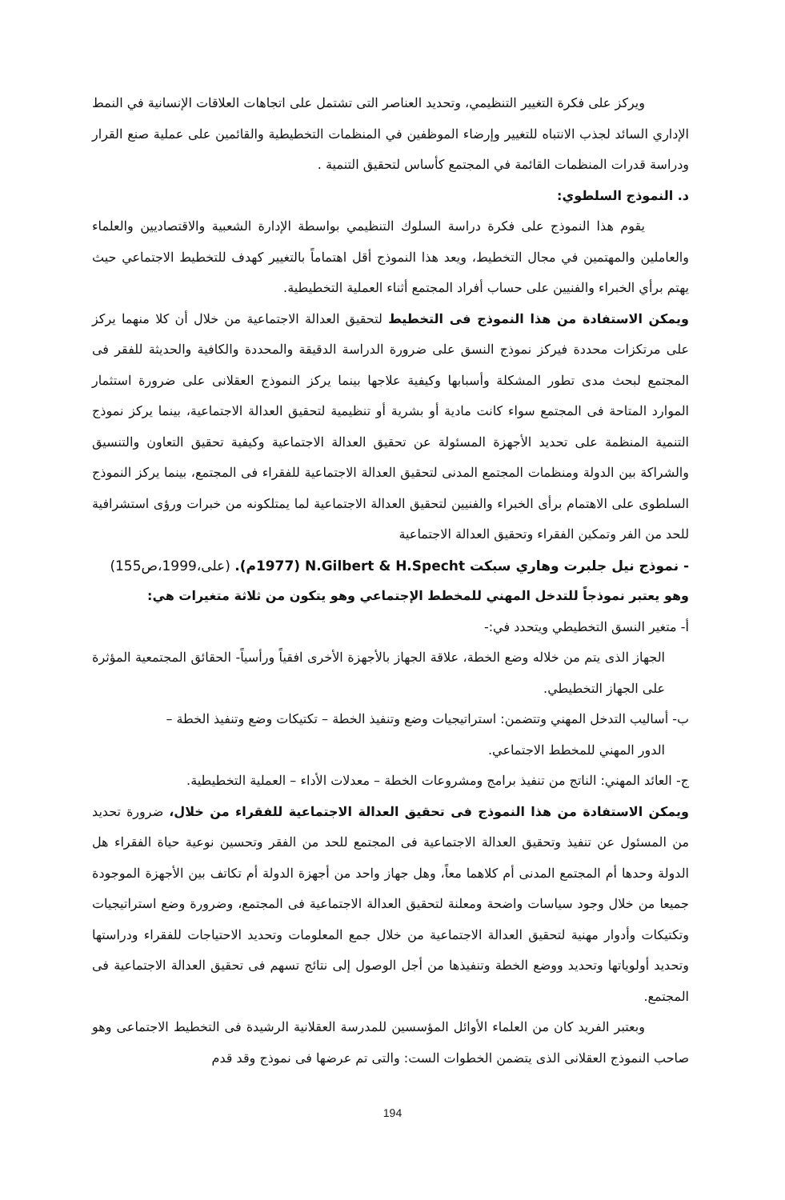ويركز على فكرة التغيير التنظيمي، وتحديد العناصر التى تشتمل على اتجاهات العلاقات الإنسانية في النمط الإداري السائد لجذب الانتباه للتغيير وإرضاء الموظفين في المنظمات التخطيطية والقائمين على عملية صنع القرار ودراسة قدرات المنظمات القائمة في المجتمع كأساس لتحقيق التنمية .
د. النموذج السلطوي:
يقوم هذا النموذج على فكرة دراسة السلوك التنظيمي بواسطة الإدارة الشعبية والاقتصاديين والعلماء والعاملين والمهتمين في مجال التخطيط، ويعد هذا النموذج أقل اهتماماً بالتغيير كهدف للتخطيط الاجتماعي حيث يهتم برأي الخبراء والفنيين على حساب أفراد المجتمع أثناء العملية التخطيطية.
ويمكن الاستفادة من هذا النموذج فى التخطيط لتحقيق العدالة الاجتماعية من خلال أن كلا منهما يركز على مرتكزات محددة فيركز نموذج النسق على ضرورة الدراسة الدقيقة والمحددة والكافية والحديثة للفقر فى المجتمع لبحث مدى تطور المشكلة وأسبابها وكيفية علاجها بينما يركز النموذج العقلانى على ضرورة استثمار الموارد المتاحة فى المجتمع سواء كانت مادية أو بشرية أو تنظيمية لتحقيق العدالة الاجتماعية، بينما يركز نموذج التنمية المنظمة على تحديد الأجهزة المسئولة عن تحقيق العدالة الاجتماعية وكيفية تحقيق التعاون والتنسيق والشراكة بين الدولة ومنظمات المجتمع المدنى لتحقيق العدالة الاجتماعية للفقراء فى المجتمع، بينما يركز النموذج السلطوى على الاهتمام برأى الخبراء والفنيين لتحقيق العدالة الاجتماعية لما يمتلكونه من خبرات ورؤى استشرافية للحد من الفر وتمكين الفقراء وتحقيق العدالة الاجتماعية
- نموذج نيل جلبرت وهاري سبكت N.Gilbert & H.Specht (1977م). (على،1999،ص155)
وهو يعتبر نموذجاً للتدخل المهني للمخطط الإجتماعي وهو يتكون من ثلاثة متغيرات هي:
أ- متغير النسق التخطيطي ويتحدد في:-
الجهاز الذى يتم من خلاله وضع الخطة، علاقة الجهاز بالأجهزة الأخرى افقياً ورأسياً- الحقائق المجتمعية المؤثرة على الجهاز التخطيطي.
ب- أساليب التدخل المهني وتتضمن: استراتيجيات وضع وتنفيذ الخطة – تكتيكات وضع وتنفيذ الخطة –
الدور المهني للمخطط الاجتماعي.
ج- العائد المهني: الناتج من تنفيذ برامج ومشروعات الخطة – معدلات الأداء – العملية التخطيطية.
ويمكن الاستفادة من هذا النموذج فى تحقيق العدالة الاجتماعية للفقراء من خلال، ضرورة تحديد من المسئول عن تنفيذ وتحقيق العدالة الاجتماعية فى المجتمع للحد من الفقر وتحسين نوعية حياة الفقراء هل الدولة وحدها أم المجتمع المدنى أم كلاهما معاً، وهل جهاز واحد من أجهزة الدولة أم تكاتف بين الأجهزة الموجودة جميعا من خلال وجود سياسات واضحة ومعلنة لتحقيق العدالة الاجتماعية فى المجتمع، وضرورة وضع استراتيجيات وتكتيكات وأدوار مهنية لتحقيق العدالة الاجتماعية من خلال جمع المعلومات وتحديد الاحتياجات للفقراء ودراستها وتحديد أولوياتها وتحديد ووضع الخطة وتنفيذها من أجل الوصول إلى نتائج تسهم فى تحقيق العدالة الاجتماعية فى المجتمع.
وبعتبر الفريد كان من العلماء الأوائل المؤسسين للمدرسة العقلانية الرشيدة فى التخطيط الاجتماعى وهو صاحب النموذج العقلانى الذى يتضمن الخطوات الست: والتى تم عرضها فى نموذج وقد قدم
194